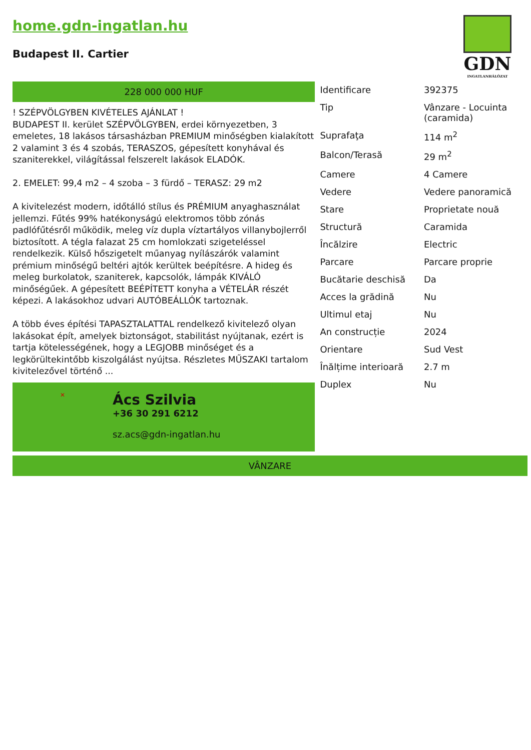home.gdn-ingatlan.hu
Budapest II. Cartier
GDN
INGATLANHÁLÓZAT
228 000 000 HUF
! SZÉPVÖLGYBEN KIVÉTELES AJÁNLAT !
BUDAPEST II. kerület SZÉPVÖLGYBEN, erdei környezetben, 3 emeletes, 18 lakásos társasházban PREMIUM minőségben kialakított 2 valamint 3 és 4 szobás, TERASZOS, gépesített konyhával és szaniterekkel, világítással felszerelt lakások ELADÓK.
2. EMELET: 99,4 m2 – 4 szoba – 3 fürdő – TERASZ: 29 m2
A kivitelezést modern, időtálló stílus és PRÉMIUM anyaghasználat jellemzi. Fűtés 99% hatékonyságú elektromos több zónás padlófűtésről működik, meleg víz dupla víztartályos villanybojlerről biztosított. A tégla falazat 25 cm homlokzati szigeteléssel rendelkezik. Külső hőszigetelt műanyag nyílászárók valamint prémium minőségű beltéri ajtók kerültek beépítésre. A hideg és meleg burkolatok, szaniterek, kapcsolók, lámpák KIVÁLÓ minőségűek. A gépesített BEÉPÍTETT konyha a VÉTELÁR részét képezi. A lakásokhoz udvari AUTÓBEÁLLÓK tartoznak.
A több éves építési TAPASZTALATTAL rendelkező kivitelező olyan lakásokat épít, amelyek biztonságot, stabilitást nyújtanak, ezért is tartja kötelességének, hogy a LEGJOBB minőséget és a legkörültekintőbb kiszolgálást nyújtsa. Részletes MŰSZAKI tartalom kivitelezővel történő ...
✕
Ács Szilvia
+36 30 291 6212
sz.acs@gdn-ingatlan.hu
| Identificare | 392375 |
| Tip | Vânzare - Locuinta (caramida) |
| Suprafaţa | 114 m<sup>2</sup> |
| Balcon/Terasă | 29 m<sup>2</sup> |
| Camere | 4 Camere |
| Vedere | Vedere panoramică |
| Stare | Proprietate nouă |
| Structură | Caramida |
| Încălzire | Electric |
| Parcare | Parcare proprie |
| Bucătarie deschisă | Da |
| Acces la grădină | Nu |
| Ultimul etaj | Nu |
| An construcție | 2024 |
| Orientare | Sud Vest |
| Înălțime interioară | 2.7 m |
| Duplex | Nu |
VÂNZARE